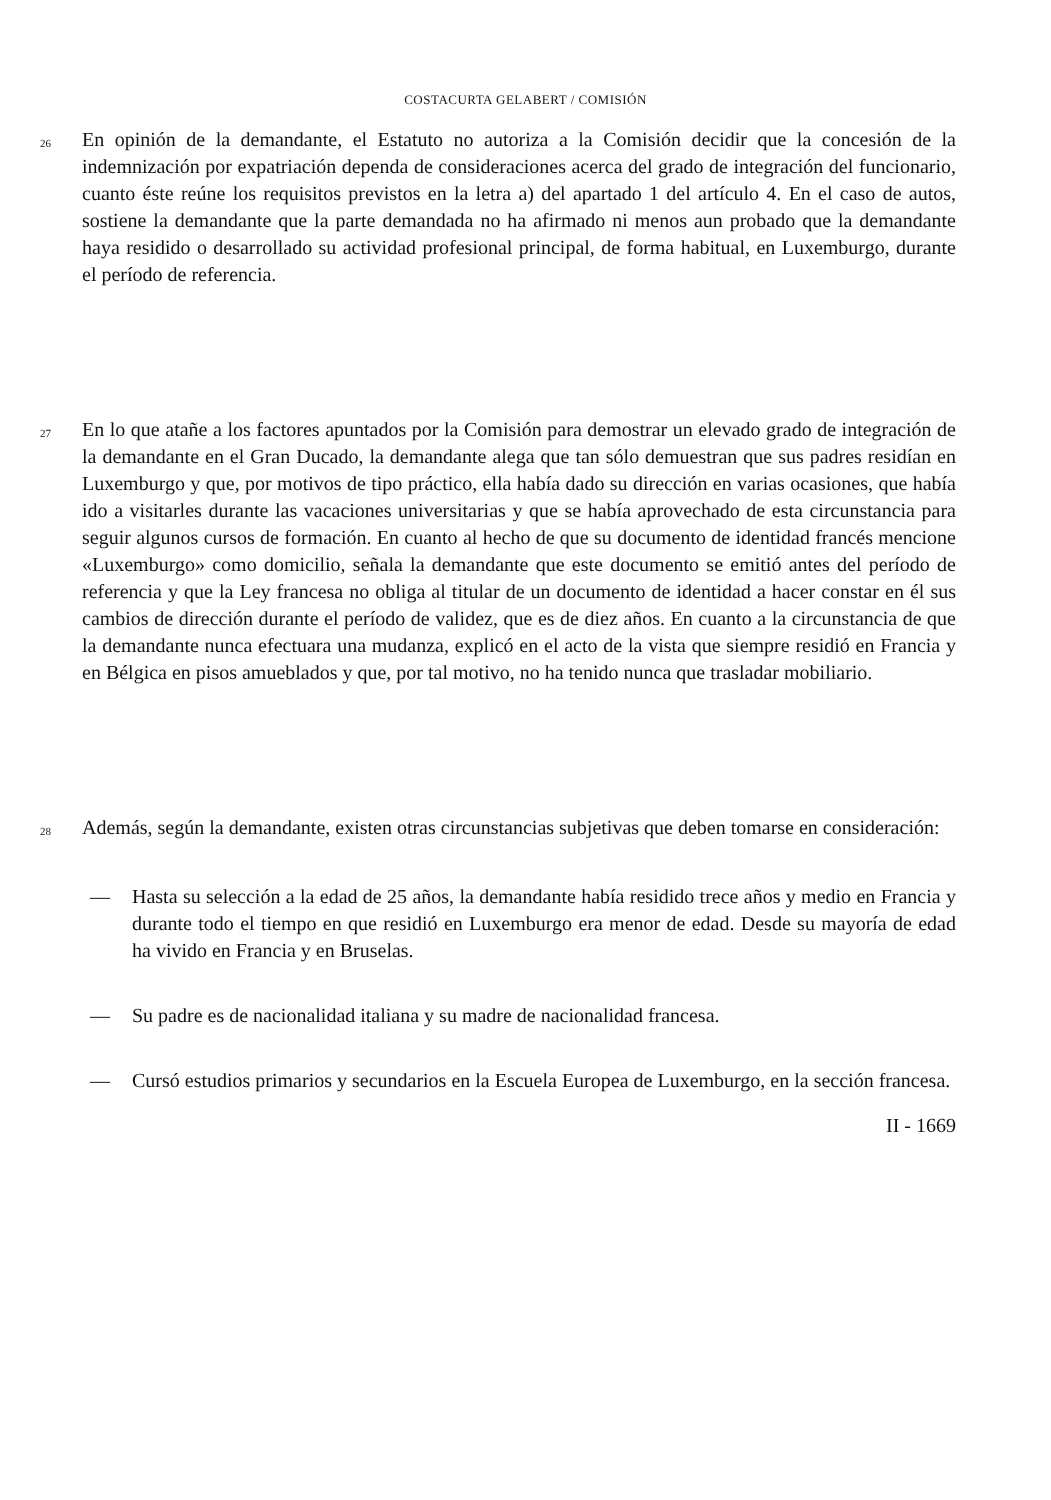COSTACURTA GELABERT / COMISIÓN
26
En opinión de la demandante, el Estatuto no autoriza a la Comisión decidir que la concesión de la indemnización por expatriación dependa de consideraciones acerca del grado de integración del funcionario, cuanto éste reúne los requisitos previstos en la letra a) del apartado 1 del artículo 4. En el caso de autos, sostiene la demandante que la parte demandada no ha afirmado ni menos aun probado que la demandante haya residido o desarrollado su actividad profesional principal, de forma habitual, en Luxemburgo, durante el período de referencia.
27
En lo que atañe a los factores apuntados por la Comisión para demostrar un elevado grado de integración de la demandante en el Gran Ducado, la demandante alega que tan sólo demuestran que sus padres residían en Luxemburgo y que, por motivos de tipo práctico, ella había dado su dirección en varias ocasiones, que había ido a visitarles durante las vacaciones universitarias y que se había aprovechado de esta circunstancia para seguir algunos cursos de formación. En cuanto al hecho de que su documento de identidad francés mencione «Luxemburgo» como domicilio, señala la demandante que este documento se emitió antes del período de referencia y que la Ley francesa no obliga al titular de un documento de identidad a hacer constar en él sus cambios de dirección durante el período de validez, que es de diez años. En cuanto a la circunstancia de que la demandante nunca efectuara una mudanza, explicó en el acto de la vista que siempre residió en Francia y en Bélgica en pisos amueblados y que, por tal motivo, no ha tenido nunca que trasladar mobiliario.
28
Además, según la demandante, existen otras circunstancias subjetivas que deben tomarse en consideración:
— Hasta su selección a la edad de 25 años, la demandante había residido trece años y medio en Francia y durante todo el tiempo en que residió en Luxemburgo era menor de edad. Desde su mayoría de edad ha vivido en Francia y en Bruselas.
— Su padre es de nacionalidad italiana y su madre de nacionalidad francesa.
— Cursó estudios primarios y secundarios en la Escuela Europea de Luxemburgo, en la sección francesa.
II - 1669